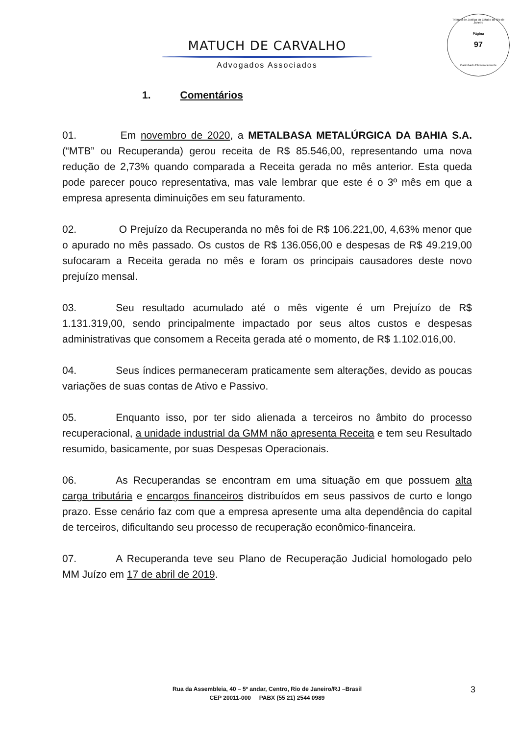Tribunal de Justiça do Estado do Rio de Janeiro
Página
97
Carimbado Eletronicamente
MATUCH DE CARVALHO
Advogados Associados
1. Comentários
01. Em novembro de 2020, a METALBASA METALÚRGICA DA BAHIA S.A. (“MTB” ou Recuperanda) gerou receita de R$ 85.546,00, representando uma nova redução de 2,73% quando comparada a Receita gerada no mês anterior. Esta queda pode parecer pouco representativa, mas vale lembrar que este é o 3º mês em que a empresa apresenta diminuições em seu faturamento.
02. O Prejuízo da Recuperanda no mês foi de R$ 106.221,00, 4,63% menor que o apurado no mês passado. Os custos de R$ 136.056,00 e despesas de R$ 49.219,00 sufocaram a Receita gerada no mês e foram os principais causadores deste novo prejuízo mensal.
03. Seu resultado acumulado até o mês vigente é um Prejuízo de R$ 1.131.319,00, sendo principalmente impactado por seus altos custos e despesas administrativas que consomem a Receita gerada até o momento, de R$ 1.102.016,00.
04. Seus índices permaneceram praticamente sem alterações, devido as poucas variações de suas contas de Ativo e Passivo.
05. Enquanto isso, por ter sido alienada a terceiros no âmbito do processo recuperacional, a unidade industrial da GMM não apresenta Receita e tem seu Resultado resumido, basicamente, por suas Despesas Operacionais.
06. As Recuperandas se encontram em uma situação em que possuem alta carga tributária e encargos financeiros distribuídos em seus passivos de curto e longo prazo. Esse cenário faz com que a empresa apresente uma alta dependência do capital de terceiros, dificultando seu processo de recuperação econômico-financeira.
07. A Recuperanda teve seu Plano de Recuperação Judicial homologado pelo MM Juízo em 17 de abril de 2019.
Rua da Assembleia, 40 – 5º andar, Centro, Rio de Janeiro/RJ –Brasil
CEP 20011-000 PABX (55 21) 2544 0989
3